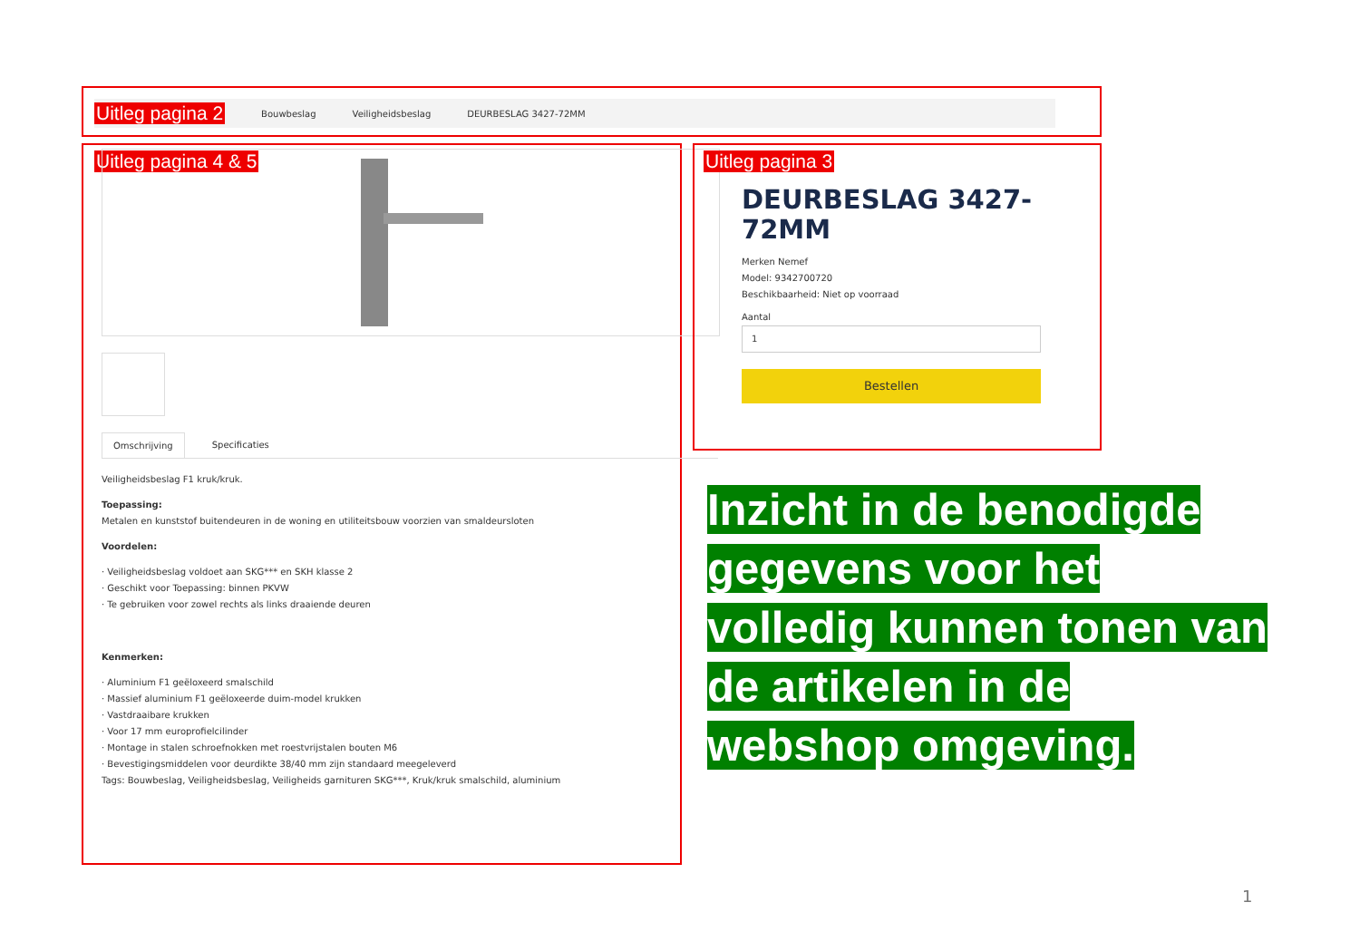Uitleg pagina 2 Bouwbeslag Veiligheidsbeslag DEURBESLAG 3427-72MM
Uitleg pagina 4 & 5
Omschrijving Specificaties
Veiligheidsbeslag F1 kruk/kruk.
Toepassing:
Metalen en kunststof buitendeuren in de woning en utiliteitsbouw voorzien van smaldeursloten
Voordelen:
· Veiligheidsbeslag voldoet aan SKG*** en SKH klasse 2
· Geschikt voor Toepassing: binnen PKVW
· Te gebruiken voor zowel rechts als links draaiende deuren
Kenmerken:
· Aluminium F1 geëloxeerd smalschild
· Massief aluminium F1 geëloxeerde duim-model krukken
· Vastdraaibare krukken
· Voor 17 mm europrofielcilinder
· Montage in stalen schroefnokken met roestvrijstalen bouten M6
· Bevestigingsmiddelen voor deurdikte 38/40 mm zijn standaard meegeleverd
Tags: Bouwbeslag, Veiligheidsbeslag, Veiligheids garnituren SKG***, Kruk/kruk smalschild, aluminium
Uitleg pagina 3
DEURBESLAG 3427-72MM
Merken Nemef
Model: 9342700720
Beschikbaarheid: Niet op voorraad
Aantal
1
Bestellen
Inzicht in de benodigde gegevens voor het volledig kunnen tonen van de artikelen in de webshop omgeving.
1